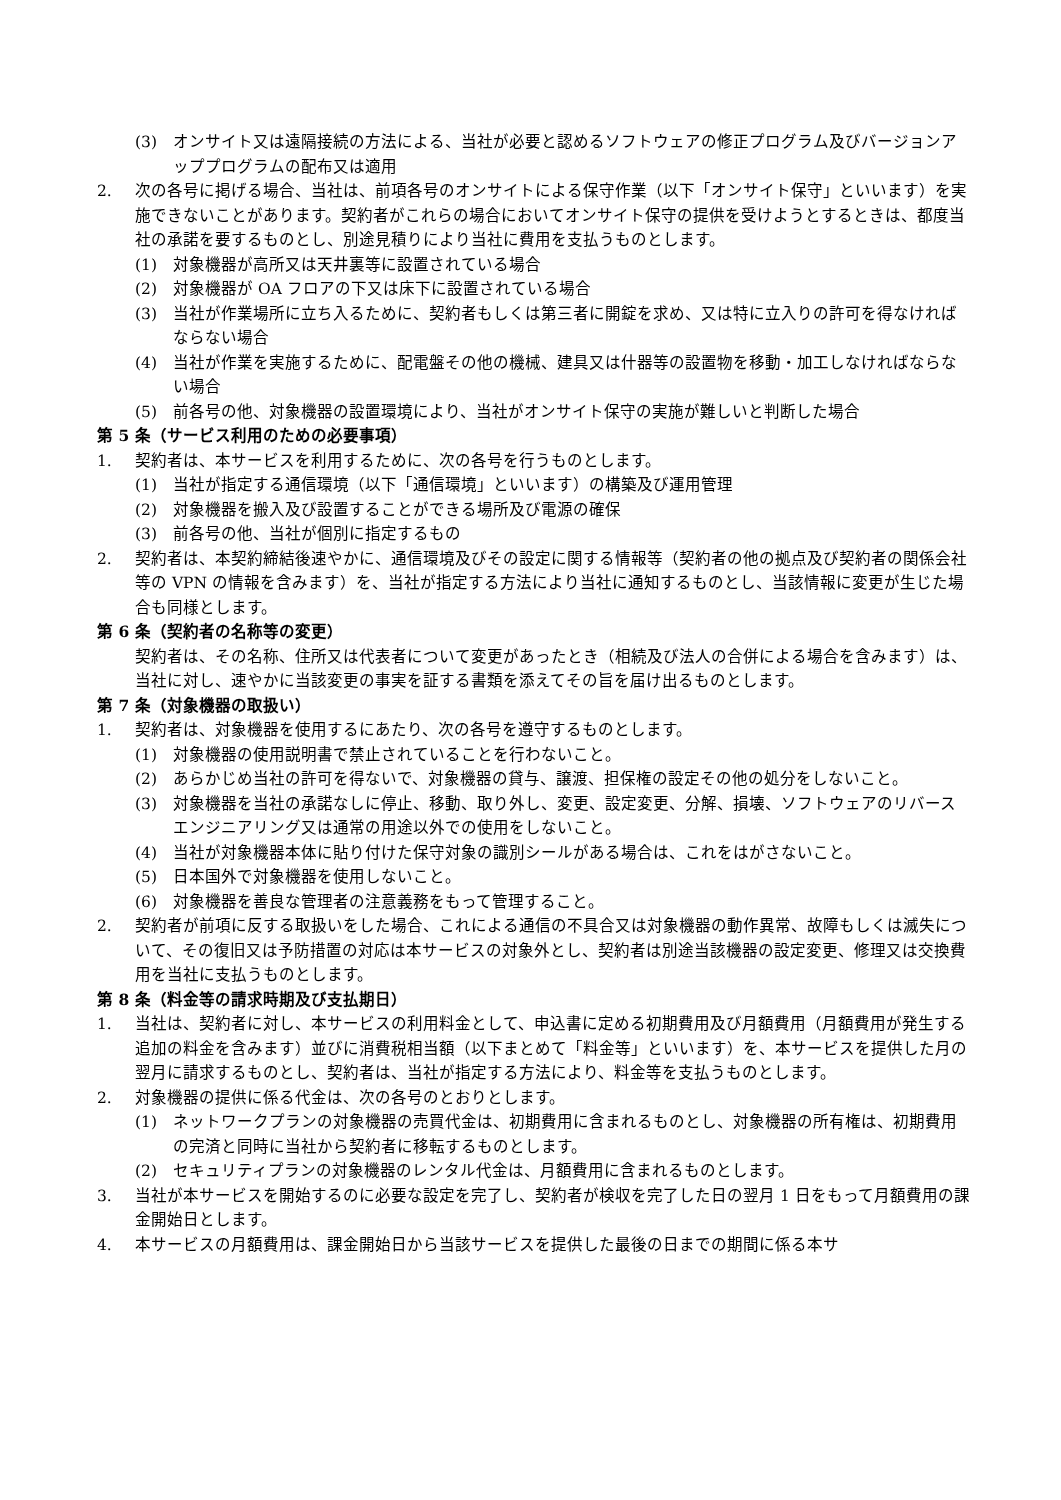(3) オンサイト又は遠隔接続の方法による、当社が必要と認めるソフトウェアの修正プログラム及びバージョンアッププログラムの配布又は適用
2. 次の各号に掲げる場合、当社は、前項各号のオンサイトによる保守作業（以下「オンサイト保守」といいます）を実施できないことがあります。契約者がこれらの場合においてオンサイト保守の提供を受けようとするときは、都度当社の承諾を要するものとし、別途見積りにより当社に費用を支払うものとします。
(1) 対象機器が高所又は天井裏等に設置されている場合
(2) 対象機器が OA フロアの下又は床下に設置されている場合
(3) 当社が作業場所に立ち入るために、契約者もしくは第三者に開錠を求め、又は特に立入りの許可を得なければならない場合
(4) 当社が作業を実施するために、配電盤その他の機械、建具又は什器等の設置物を移動・加工しなければならない場合
(5) 前各号の他、対象機器の設置環境により、当社がオンサイト保守の実施が難しいと判断した場合
第 5 条（サービス利用のための必要事項）
1. 契約者は、本サービスを利用するために、次の各号を行うものとします。
(1) 当社が指定する通信環境（以下「通信環境」といいます）の構築及び運用管理
(2) 対象機器を搬入及び設置することができる場所及び電源の確保
(3) 前各号の他、当社が個別に指定するもの
2. 契約者は、本契約締結後速やかに、通信環境及びその設定に関する情報等（契約者の他の拠点及び契約者の関係会社等の VPN の情報を含みます）を、当社が指定する方法により当社に通知するものとし、当該情報に変更が生じた場合も同様とします。
第 6 条（契約者の名称等の変更）
契約者は、その名称、住所又は代表者について変更があったとき（相続及び法人の合併による場合を含みます）は、当社に対し、速やかに当該変更の事実を証する書類を添えてその旨を届け出るものとします。
第 7 条（対象機器の取扱い）
1. 契約者は、対象機器を使用するにあたり、次の各号を遵守するものとします。
(1) 対象機器の使用説明書で禁止されていることを行わないこと。
(2) あらかじめ当社の許可を得ないで、対象機器の貸与、譲渡、担保権の設定その他の処分をしないこと。
(3) 対象機器を当社の承諾なしに停止、移動、取り外し、変更、設定変更、分解、損壊、ソフトウェアのリバースエンジニアリング又は通常の用途以外での使用をしないこと。
(4) 当社が対象機器本体に貼り付けた保守対象の識別シールがある場合は、これをはがさないこと。
(5) 日本国外で対象機器を使用しないこと。
(6) 対象機器を善良な管理者の注意義務をもって管理すること。
2. 契約者が前項に反する取扱いをした場合、これによる通信の不具合又は対象機器の動作異常、故障もしくは滅失について、その復旧又は予防措置の対応は本サービスの対象外とし、契約者は別途当該機器の設定変更、修理又は交換費用を当社に支払うものとします。
第 8 条（料金等の請求時期及び支払期日）
1. 当社は、契約者に対し、本サービスの利用料金として、申込書に定める初期費用及び月額費用（月額費用が発生する追加の料金を含みます）並びに消費税相当額（以下まとめて「料金等」といいます）を、本サービスを提供した月の翌月に請求するものとし、契約者は、当社が指定する方法により、料金等を支払うものとします。
2. 対象機器の提供に係る代金は、次の各号のとおりとします。
(1) ネットワークプランの対象機器の売買代金は、初期費用に含まれるものとし、対象機器の所有権は、初期費用の完済と同時に当社から契約者に移転するものとします。
(2) セキュリティプランの対象機器のレンタル代金は、月額費用に含まれるものとします。
3. 当社が本サービスを開始するのに必要な設定を完了し、契約者が検収を完了した日の翌月 1 日をもって月額費用の課金開始日とします。
4. 本サービスの月額費用は、課金開始日から当該サービスを提供した最後の日までの期間に係る本サ